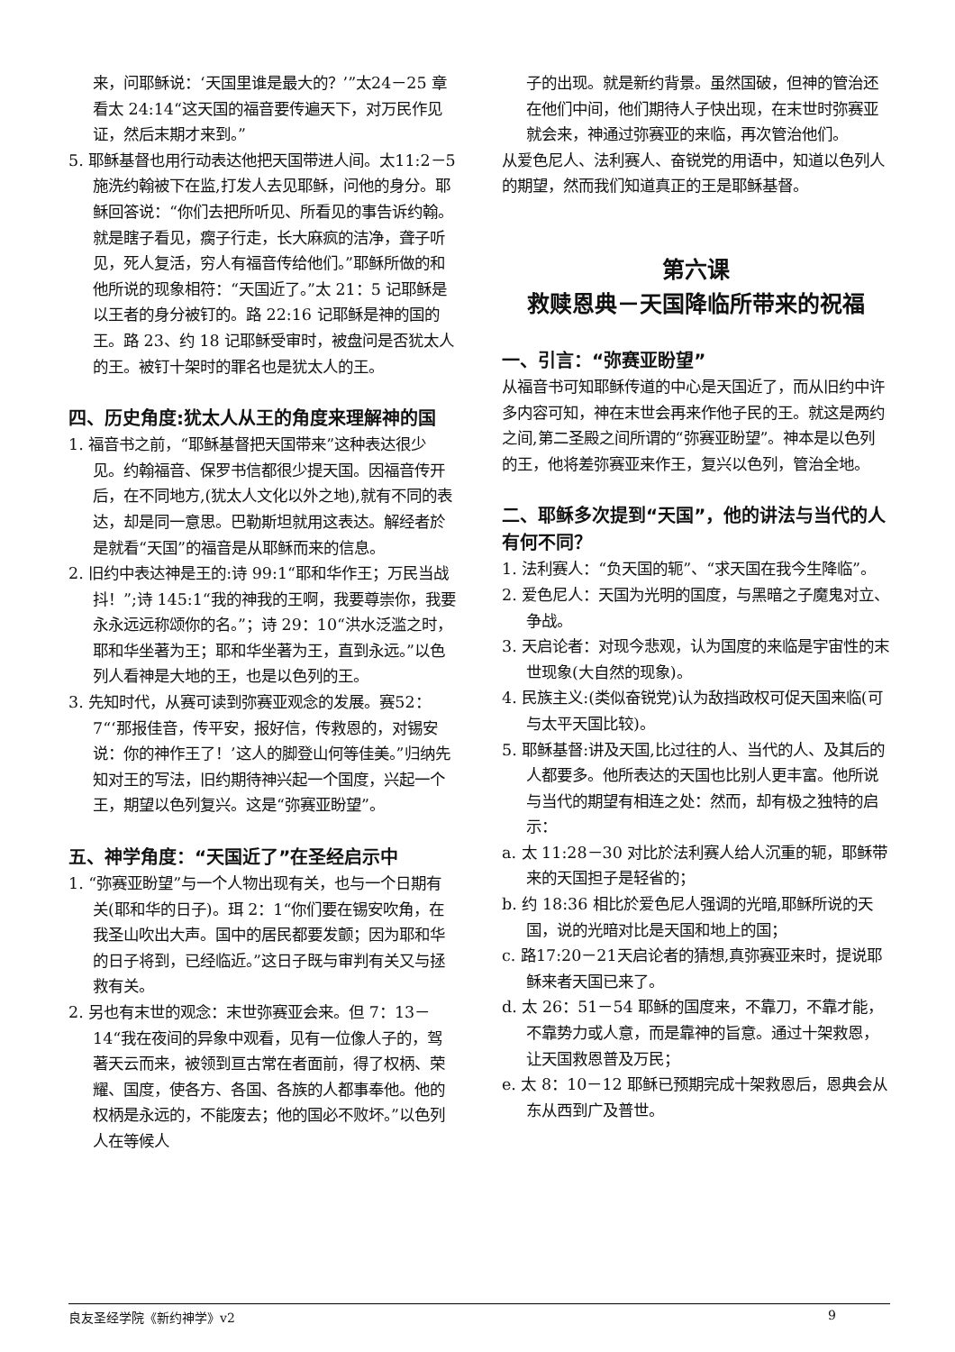来，问耶稣说：‘天国里谁是最大的？’”太24－25 章看太 24:14“这天国的福音要传遍天下，对万民作见证，然后末期才来到。”
5. 耶稣基督也用行动表达他把天国带进人间。太11:2－5施洗约翰被下在监,打发人去见耶稣，问他的身分。耶稣回答说：“你们去把所听见、所看见的事告诉约翰。就是瞎子看见，瘸子行走，长大麻疯的洁净，聋子听见，死人复活，穷人有福音传给他们。”耶稣所做的和他所说的现象相符：“天国近了。”太 21：5 记耶稣是以王者的身分被钉的。路 22:16 记耶稣是神的国的王。路 23、约 18 记耶稣受审时，被盘问是否犹太人的王。被钉十架时的罪名也是犹太人的王。
四、历史角度:犹太人从王的角度来理解神的国
1. 福音书之前，“耶稣基督把天国带来”这种表达很少见。约翰福音、保罗书信都很少提天国。因福音传开后，在不同地方,(犹太人文化以外之地),就有不同的表达，却是同一意思。巴勒斯坦就用这表达。解经者於是就看“天国”的福音是从耶稣而来的信息。
2. 旧约中表达神是王的:诗 99:1“耶和华作王；万民当战抖！”;诗 145:1“我的神我的王啊，我要尊崇你，我要永永远远称颂你的名。”；诗 29：10“洪水泛滥之时，耶和华坐著为王；耶和华坐著为王，直到永远。”以色列人看神是大地的王，也是以色列的王。
3. 先知时代，从赛可读到弥赛亚观念的发展。赛52：7“‘那报佳音，传平安，报好信，传救恩的，对锡安说：你的神作王了！’这人的脚登山何等佳美。”归纳先知对王的写法，旧约期待神兴起一个国度，兴起一个王，期望以色列复兴。这是“弥赛亚盼望”。
五、神学角度：“天国近了”在圣经启示中
1. “弥赛亚盼望”与一个人物出现有关，也与一个日期有关(耶和华的日子)。珥 2：1“你们要在锡安吹角，在我圣山吹出大声。国中的居民都要发颤；因为耶和华的日子将到，已经临近。”这日子既与审判有关又与拯救有关。
2. 另也有末世的观念：末世弥赛亚会来。但 7：13－14“我在夜间的异象中观看，见有一位像人子的，驾著天云而来，被领到亘古常在者面前，得了权柄、荣耀、国度，使各方、各国、各族的人都事奉他。他的权柄是永远的，不能废去；他的国必不败坏。”以色列人在等候人
子的出现。就是新约背景。虽然国破，但神的管治还在他们中间，他们期待人子快出现，在末世时弥赛亚就会来，神通过弥赛亚的来临，再次管治他们。
从爱色尼人、法利赛人、奋锐党的用语中，知道以色列人的期望，然而我们知道真正的王是耶稣基督。
第六课
救赎恩典－天国降临所带来的祝福
一、引言：“弥赛亚盼望”
从福音书可知耶稣传道的中心是天国近了，而从旧约中许多内容可知，神在末世会再来作他子民的王。就这是两约之间,第二圣殿之间所谓的“弥赛亚盼望”。神本是以色列的王，他将差弥赛亚来作王，复兴以色列，管治全地。
二、耶稣多次提到“天国”，他的讲法与当代的人有何不同？
1. 法利赛人：“负天国的轭”、“求天国在我今生降临”。
2. 爱色尼人：天国为光明的国度，与黑暗之子魔鬼对立、争战。
3. 天启论者：对现今悲观，认为国度的来临是宇宙性的末世现象(大自然的现象)。
4. 民族主义:(类似奋锐党)认为敌挡政权可促天国来临(可与太平天国比较)。
5. 耶稣基督:讲及天国,比过往的人、当代的人、及其后的人都要多。他所表达的天国也比别人更丰富。他所说与当代的期望有相连之处：然而，却有极之独特的启示：
a. 太 11:28－30 对比於法利赛人给人沉重的轭，耶稣带来的天国担子是轻省的；
b. 约 18:36 相比於爱色尼人强调的光暗,耶稣所说的天国，说的光暗对比是天国和地上的国；
c. 路17:20－21天启论者的猜想,真弥赛亚来时，提说耶稣来者天国已来了。
d. 太 26：51－54 耶稣的国度来，不靠刀，不靠才能，不靠势力或人意，而是靠神的旨意。通过十架救恩，让天国救恩普及万民；
e. 太 8：10－12 耶稣已预期完成十架救恩后，恩典会从东从西到广及普世。
良友圣经学院《新约神学》v2 9